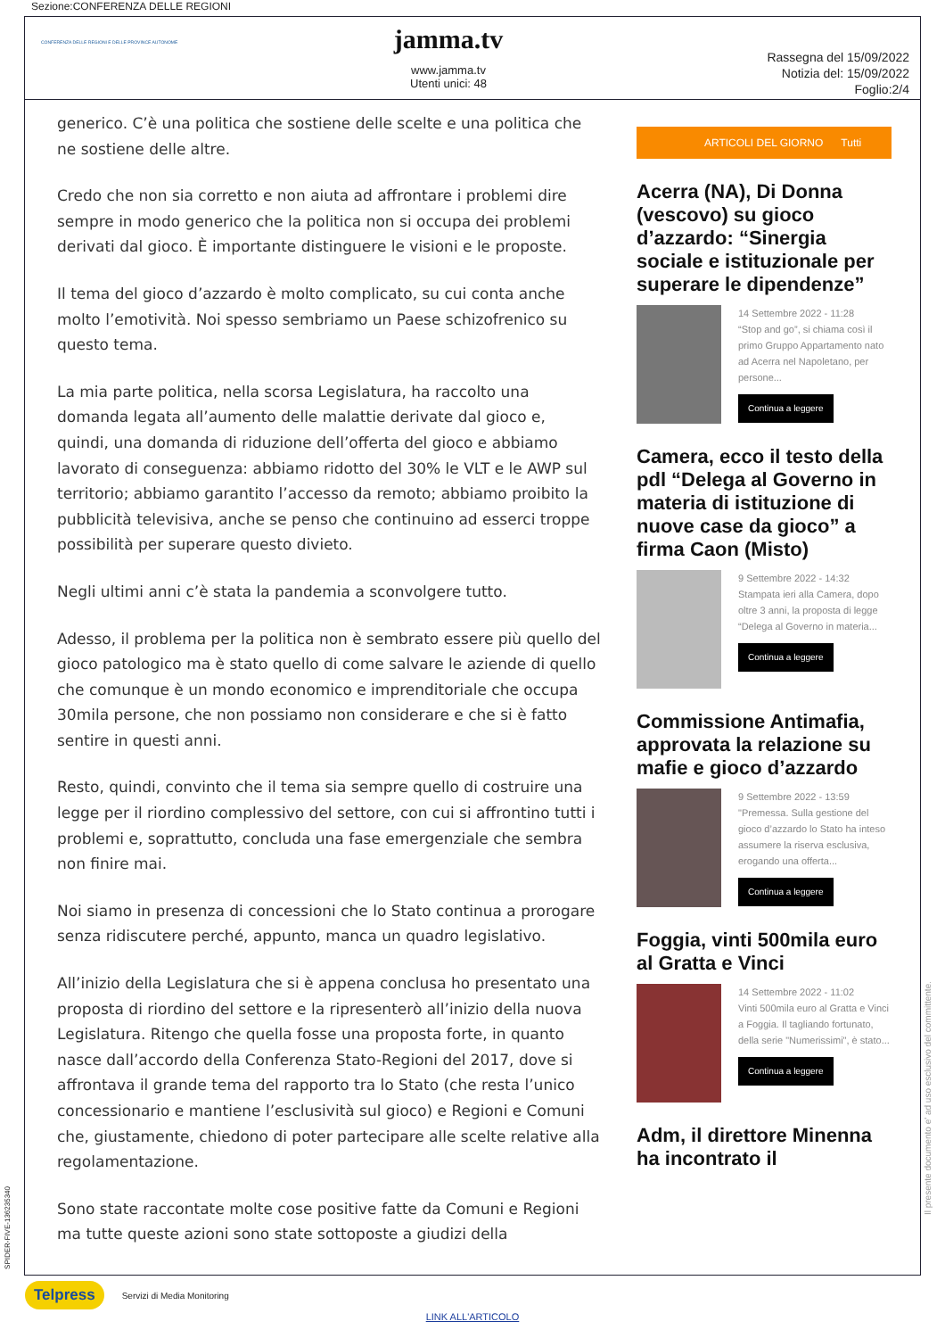Sezione:CONFERENZA DELLE REGIONI
CONFERENZA DELLE REGIONI E DELLE PROVINCE AUTONOME
jamma.tv
www.jamma.tv
Utenti unici: 48
Rassegna del 15/09/2022
Notizia del: 15/09/2022
Foglio:2/4
generico. C’è una politica che sostiene delle scelte e una politica che ne sostiene delle altre.
Credo che non sia corretto e non aiuta ad affrontare i problemi dire sempre in modo generico che la politica non si occupa dei problemi derivati dal gioco. È importante distinguere le visioni e le proposte.
Il tema del gioco d’azzardo è molto complicato, su cui conta anche molto l’emotività. Noi spesso sembriamo un Paese schizofrenico su questo tema.
La mia parte politica, nella scorsa Legislatura, ha raccolto una domanda legata all’aumento delle malattie derivate dal gioco e, quindi, una domanda di riduzione dell’offerta del gioco e abbiamo lavorato di conseguenza: abbiamo ridotto del 30% le VLT e le AWP sul territorio; abbiamo garantito l’accesso da remoto; abbiamo proibito la pubblicità televisiva, anche se penso che continuino ad esserci troppe possibilità per superare questo divieto.
Negli ultimi anni c’è stata la pandemia a sconvolgere tutto.
Adesso, il problema per la politica non è sembrato essere più quello del gioco patologico ma è stato quello di come salvare le aziende di quello che comunque è un mondo economico e imprenditoriale che occupa 30mila persone, che non possiamo non considerare e che si è fatto sentire in questi anni.
Resto, quindi, convinto che il tema sia sempre quello di costruire una legge per il riordino complessivo del settore, con cui si affrontino tutti i problemi e, soprattutto, concluda una fase emergenziale che sembra non finire mai.
Noi siamo in presenza di concessioni che lo Stato continua a prorogare senza ridiscutere perché, appunto, manca un quadro legislativo.
All’inizio della Legislatura che si è appena conclusa ho presentato una proposta di riordino del settore e la ripresenterò all’inizio della nuova Legislatura. Ritengo che quella fosse una proposta forte, in quanto nasce dall’accordo della Conferenza Stato-Regioni del 2017, dove si affrontava il grande tema del rapporto tra lo Stato (che resta l’unico concessionario e mantiene l’esclusività sul gioco) e Regioni e Comuni che, giustamente, chiedono di poter partecipare alle scelte relative alla regolamentazione.
Sono state raccontate molte cose positive fatte da Comuni e Regioni ma tutte queste azioni sono state sottoposte a giudizi della
ARTICOLI DEL GIORNO Tutti
Acerra (NA), Di Donna (vescovo) su gioco d’azzardo: “Sinergia sociale e istituzionale per superare le dipendenze”
14 Settembre 2022 - 11:28
“Stop and go”, si chiama così il primo Gruppo Appartamento nato ad Acerra nel Napoletano, per persone...
Continua a leggere
Camera, ecco il testo della pdl “Delega al Governo in materia di istituzione di nuove case da gioco” a firma Caon (Misto)
9 Settembre 2022 - 14:32
Stampata ieri alla Camera, dopo oltre 3 anni, la proposta di legge “Delega al Governo in materia...
Continua a leggere
Commissione Antimafia, approvata la relazione su mafie e gioco d’azzardo
9 Settembre 2022 - 13:59
"Premessa. Sulla gestione del gioco d’azzardo lo Stato ha inteso assumere la riserva esclusiva, erogando una offerta...
Continua a leggere
Foggia, vinti 500mila euro al Gratta e Vinci
14 Settembre 2022 - 11:02
Vinti 500mila euro al Gratta e Vinci a Foggia. Il tagliando fortunato, della serie "Numerissimi", è stato...
Continua a leggere
Adm, il direttore Minenna ha incontrato il
SPIDER-FIVE-136235340
Il presente documento e' ad uso esclusivo del committente.
Telpress Servizi di Media Monitoring
LINK ALL'ARTICOLO